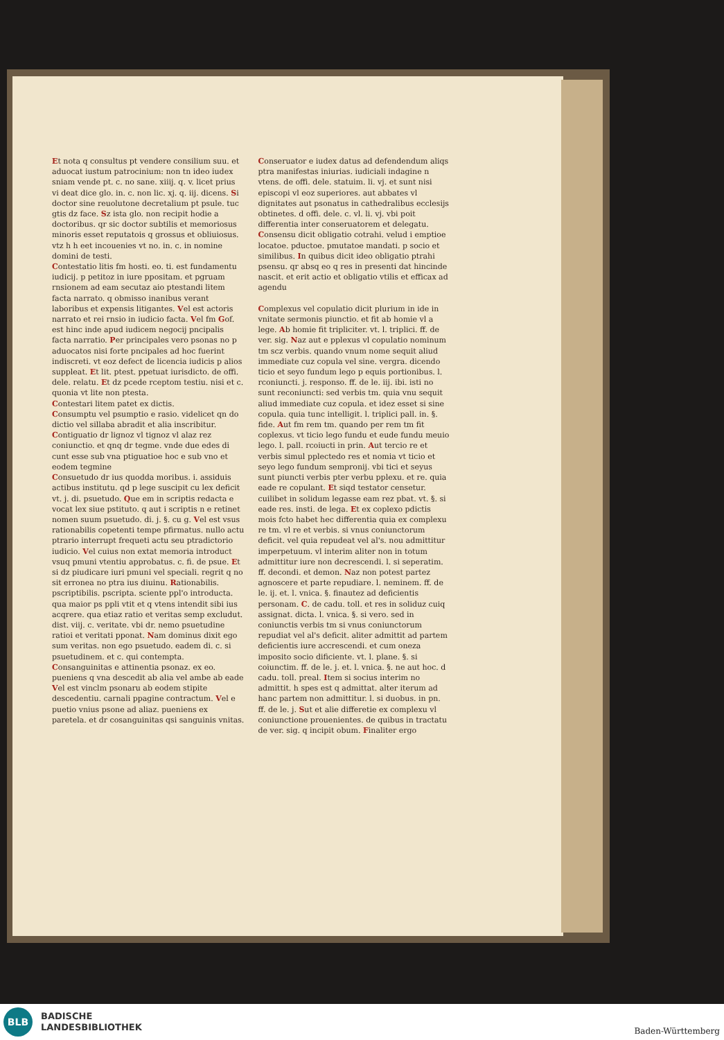Et nota q consultus pt vendere consilium suu. et aduocat iustum patrocinium: non tn ideo iudex sniam vende pt. c. no sane. xiiij. q. v. licet prius vi deat dice glo. in. c. non lic. xj. q. iij. dicens. Si doctor sine reuolutone decretalium pt psule. tuc gtis dz face. Sz ista glo. non recipit hodie a doctoribus. qr sic doctor subtilis et memoriosus minoris esset reputatois q grossus et obliuiosus. vtz h h eet incouenies vt no. in. c. in nomine domini de testi.
Contestatio litis fm hosti. eo. ti. est fundamentu iudicij. p petitoz in iure ppositam. et pgruam rnsionem ad eam secutaz aio ptestandi litem facta narrato. q obmisso inanibus verant laboribus et expensis litigantes. Vel est actoris narrato et rei rnsio in iudicio facta. Vel fm Gof. est hinc inde apud iudicem negocij pncipalis facta narratio. Per principales vero psonas no p aduocatos nisi forte pncipales ad hoc fuerint indiscreti. vt eoz defect de licencia iudicis p alios suppleat. Et lit. ptest. ppetuat iurisdicto. de offi. dele. relatu. Et dz pcede rceptom testiu. nisi et c. quonia vt lite non ptesta.
Contestari litem patet ex dictis.
Consumptu vel psumptio e rasio. videlicet qn do dictio vel sillaba abradit et alia inscribitur.
Contiguatio dr lignoz vl tignoz vl alaz rez coniunctio. et qnq dr tegme. vnde due edes di cunt esse sub vna ptiguatioe hoc e sub vno et eodem tegmine
Consuetudo dr ius quodda moribus. i. assiduis actibus institutu. qd p lege suscipit cu lex deficit vt. j. di. psuetudo. Que em in scriptis redacta e vocat lex siue pstituto. q aut i scriptis n e retinet nomen suum psuetudo. di. j. §. cu g. Vel est vsus rationabilis copetenti tempe pfirmatus. nullo actu ptrario interrupt frequeti actu seu ptradictorio iudicio. Vel cuius non extat memoria introduct vsuq pmuni vtentiu approbatus. c. fi. de psue. Et si dz piudicare iuri pmuni vel speciali. regrit q no sit erronea no ptra ius diuinu. Rationabilis. pscriptibilis. pscripta. sciente ppl'o introducta. qua maior ps ppli vtit et q vtens intendit sibi ius acqrere. qua etiaz ratio et veritas semp excludut. dist. viij. c. veritate. vbi dr. nemo psuetudine ratioi et veritati pponat. Nam dominus dixit ego sum veritas. non ego psuetudo. eadem di. c. si psuetudinem. et c. qui contempta.
Consanguinitas e attinentia psonaz. ex eo. pueniens q vna descedit ab alia vel ambe ab eade Vel est vinclm psonaru ab eodem stipite descedentiu. carnali ppagine contractum. Vel e puetio vnius psone ad aliaz. pueniens ex paretela. et dr cosanguinitas qsi sanguinis vnitas.
Conseruator e iudex datus ad defendendum aliqs ptra manifestas iniurias. iudiciali indagine n vtens. de offi. dele. statuim. li. vj. et sunt nisi episcopi vl eoz superiores. aut abbates vl dignitates aut psonatus in cathedralibus ecclesijs obtinetes. d offi. dele. c. vl. li. vj. vbi poit differentia inter conseruatorem et delegatu.
Consensu dicit obligatio cotrahi. velud i emptioe locatoe. pductoe. pmutatoe mandati. p socio et similibus. In quibus dicit ideo obligatio ptrahi psensu. qr absq eo q res in presenti dat hincinde nascit. et erit actio et obligatio vtilis et efficax ad agendu
Complexus vel copulatio dicit plurium in ide in vnitate sermonis piunctio. et fit ab homie vl a lege. Ab homie fit tripliciter. vt. l. triplici. ff. de ver. sig. Naz aut e pplexus vl copulatio nominum tm scz verbis. quando vnum nome sequit aliud immediate cuz copula vel sine. vergra. dicendo ticio et seyo fundum lego p equis portionibus. l. rconiuncti. j. responso. ff. de le. iij. ibi. isti no sunt reconiuncti: sed verbis tm. quia vnu sequit aliud immediate cuz copula. et idez esset si sine copula. quia tunc intelligit. l. triplici pall. in. §. fide. Aut fm rem tm. quando per rem tm fit coplexus. vt ticio lego fundu et eude fundu meuio lego. l. pall. rcoiucti in prin. Aut tercio re et verbis simul pplectedo res et nomia vt ticio et seyo lego fundum sempronij. vbi tici et seyus sunt piuncti verbis pter verbu pplexu. et re. quia eade re copulant. Et siqd testator censetur. cuilibet in solidum legasse eam rez pbat. vt. §. si eade res. insti. de lega. Et ex coplexo pdictis mois fcto habet hec differentia quia ex complexu re tm. vl re et verbis. si vnus coniunctorum deficit. vel quia repudeat vel al's. nou admittitur imperpetuum. vl interim aliter non in totum admittitur iure non decrescendi. l. si seperatim. ff. decondi. et demon. Naz non potest partez agnoscere et parte repudiare. l. neminem. ff. de le. ij. et. l. vnica. §. finautez ad deficientis personam. C. de cadu. toll. et res in soliduz cuiq assignat. dicta. l. vnica. §. si vero. sed in coniunctis verbis tm si vnus coniunctorum repudiat vel al's deficit. aliter admittit ad partem deficientis iure accrescendi. et cum oneza imposito socio dificiente. vt. l. plane. §. si coiunctim. ff. de le. j. et. l. vnica. §. ne aut hoc. d cadu. toll. preal. Item si socius interim no admittit. h spes est q admittat. alter iterum ad hanc partem non admittitur. l. si duobus. in pn. ff. de le. j. Sut et alie differetie ex complexu vl coniunctione prouenientes. de quibus in tractatu de ver. sig. q incipit obum. Finaliter ergo
BLB
BADISCHE
LANDESBIBLIOTHEK
Baden-Württemberg